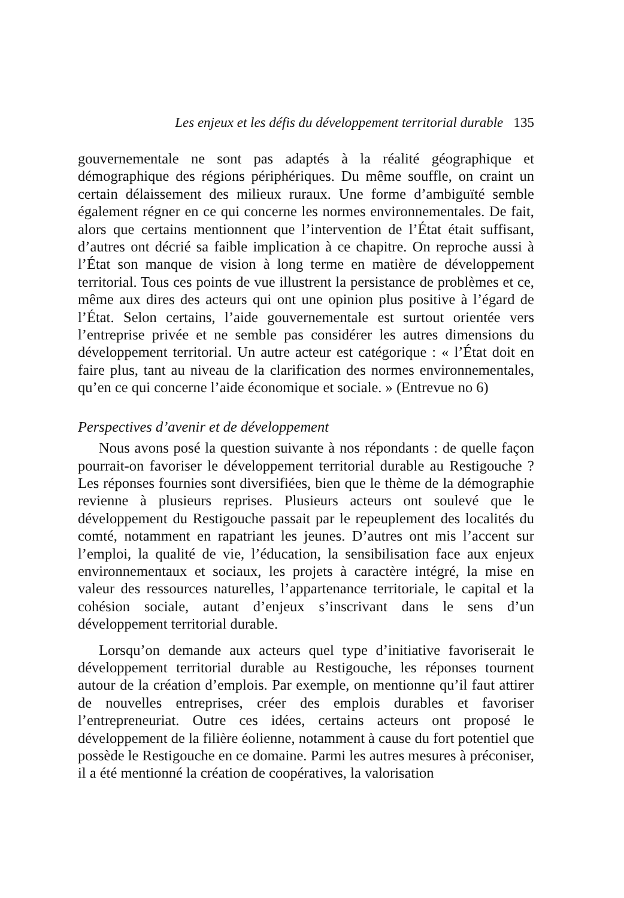Les enjeux et les défis du développement territorial durable 135
gouvernementale ne sont pas adaptés à la réalité géographique et démographique des régions périphériques. Du même souffle, on craint un certain délaissement des milieux ruraux. Une forme d’ambiguïté semble également régner en ce qui concerne les normes environnementales. De fait, alors que certains mentionnent que l’intervention de l’État était suffisant, d’autres ont décrié sa faible implication à ce chapitre. On reproche aussi à l’État son manque de vision à long terme en matière de développement territorial. Tous ces points de vue illustrent la persistance de problèmes et ce, même aux dires des acteurs qui ont une opinion plus positive à l’égard de l’État. Selon certains, l’aide gouvernementale est surtout orientée vers l’entreprise privée et ne semble pas considérer les autres dimensions du développement territorial. Un autre acteur est catégorique : « l’État doit en faire plus, tant au niveau de la clarification des normes environnementales, qu’en ce qui concerne l’aide économique et sociale. » (Entrevue no 6)
Perspectives d’avenir et de développement
Nous avons posé la question suivante à nos répondants : de quelle façon pourrait-on favoriser le développement territorial durable au Restigouche ? Les réponses fournies sont diversifiées, bien que le thème de la démographie revienne à plusieurs reprises. Plusieurs acteurs ont soulevé que le développement du Restigouche passait par le repeuplement des localités du comté, notamment en rapatriant les jeunes. D’autres ont mis l’accent sur l’emploi, la qualité de vie, l’éducation, la sensibilisation face aux enjeux environnementaux et sociaux, les projets à caractère intégré, la mise en valeur des ressources naturelles, l’appartenance territoriale, le capital et la cohésion sociale, autant d’enjeux s’inscrivant dans le sens d’un développement territorial durable.
Lorsqu’on demande aux acteurs quel type d’initiative favoriserait le développement territorial durable au Restigouche, les réponses tournent autour de la création d’emplois. Par exemple, on mentionne qu’il faut attirer de nouvelles entreprises, créer des emplois durables et favoriser l’entrepreneuriat. Outre ces idées, certains acteurs ont proposé le développement de la filière éolienne, notamment à cause du fort potentiel que possède le Restigouche en ce domaine. Parmi les autres mesures à préconiser, il a été mentionné la création de coopératives, la valorisation